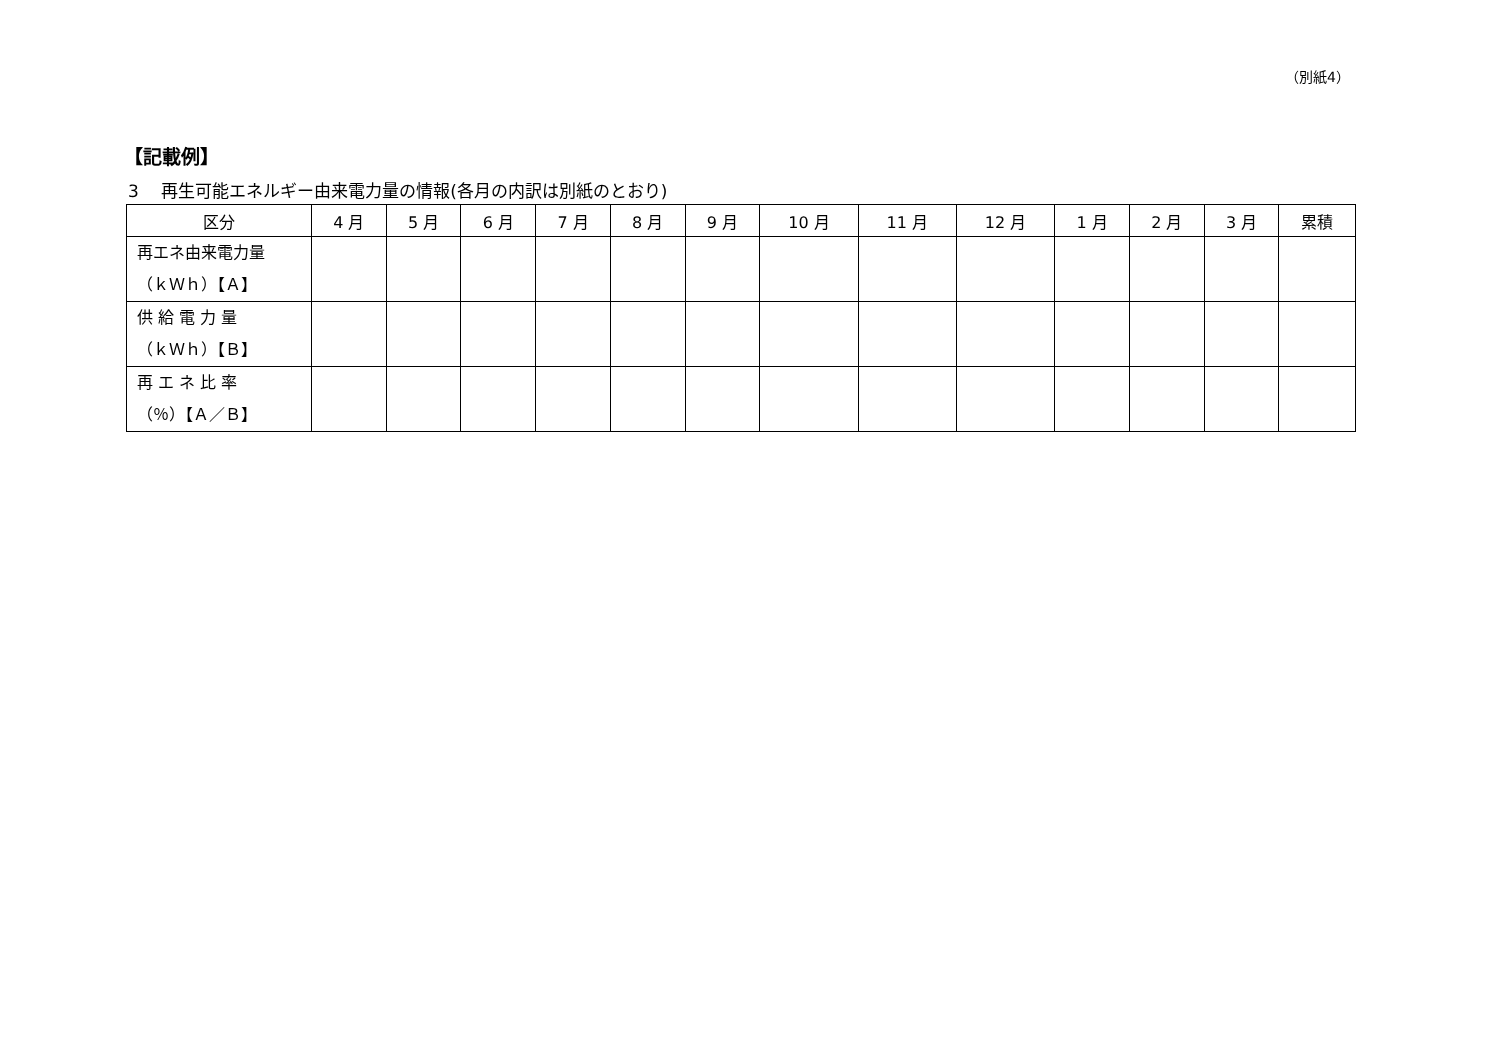（別紙4）
【記載例】
3　 再生可能エネルギー由来電力量の情報(各月の内訳は別紙のとおり)
| 区分 | 4 月 | 5 月 | 6 月 | 7 月 | 8 月 | 9 月 | 10 月 | 11 月 | 12 月 | 1 月 | 2 月 | 3 月 | 累積 |
| --- | --- | --- | --- | --- | --- | --- | --- | --- | --- | --- | --- | --- | --- |
| 再エネ由来電力量 （ｋＷｈ）【Ａ】 | | | | | | | | | | | | | |
| 供 給 電 力 量 （ｋＷｈ）【Ｂ】 | | | | | | | | | | | | | |
| 再 エ ネ 比 率 （％）【Ａ／Ｂ】 | | | | | | | | | | | | | |